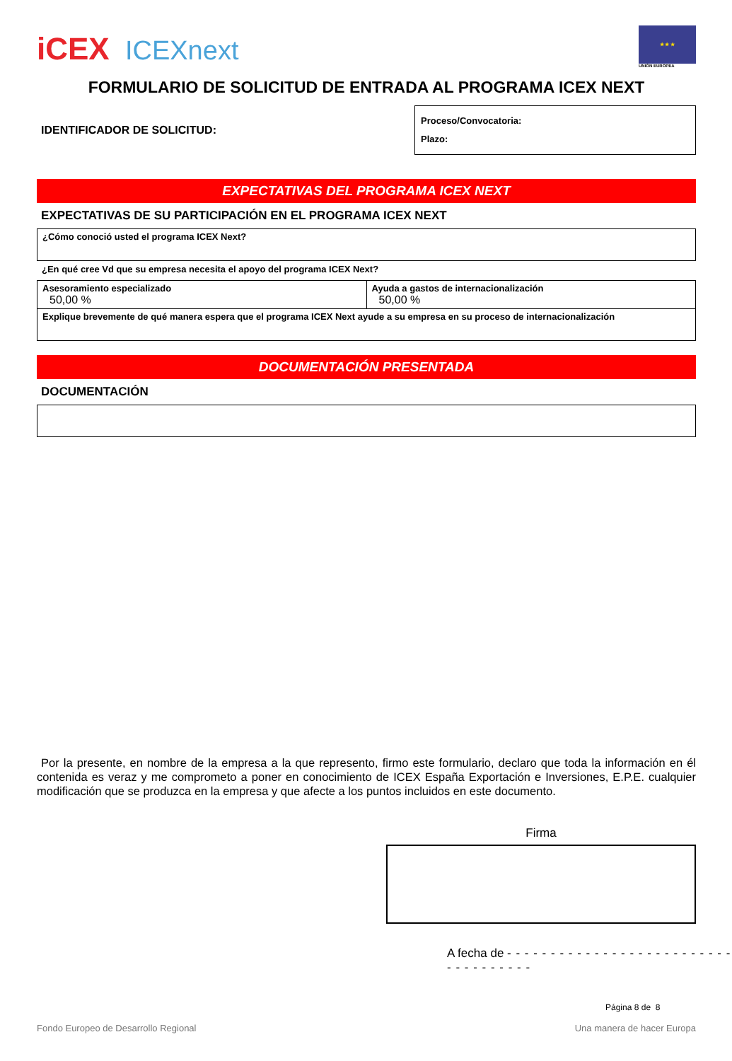iCEX ICEXnext
★ ★ ★
UNIÓN EUROPEA
FORMULARIO DE SOLICITUD DE ENTRADA AL PROGRAMA ICEX NEXT
IDENTIFICADOR DE SOLICITUD:
Proceso/Convocatoria:
Plazo:
EXPECTATIVAS DEL PROGRAMA ICEX NEXT
EXPECTATIVAS DE SU PARTICIPACIÓN EN EL PROGRAMA ICEX NEXT
| ¿Cómo conoció usted el programa ICEX Next? |
¿En qué cree Vd que su empresa necesita el apoyo del programa ICEX Next?
| Asesoramiento especializado 50,00 % | Ayuda a gastos de internacionalización 50,00 % |
| Explique brevemente de qué manera espera que el programa ICEX Next ayude a su empresa en su proceso de internacionalización | |
DOCUMENTACIÓN PRESENTADA
DOCUMENTACIÓN
Por la presente, en nombre de la empresa a la que represento, firmo este formulario, declaro que toda la información en él contenida es veraz y me comprometo a poner en conocimiento de ICEX España Exportación e Inversiones, E.P.E. cualquier modificación que se produzca en la empresa y que afecte a los puntos incluidos en este documento.
Firma
A fecha de - - - - - - - - - - - - - - - - - - - - - - - - - - - - - - - - - - - -
Página 8 de 8
Fondo Europeo de Desarrollo Regional Una manera de hacer Europa